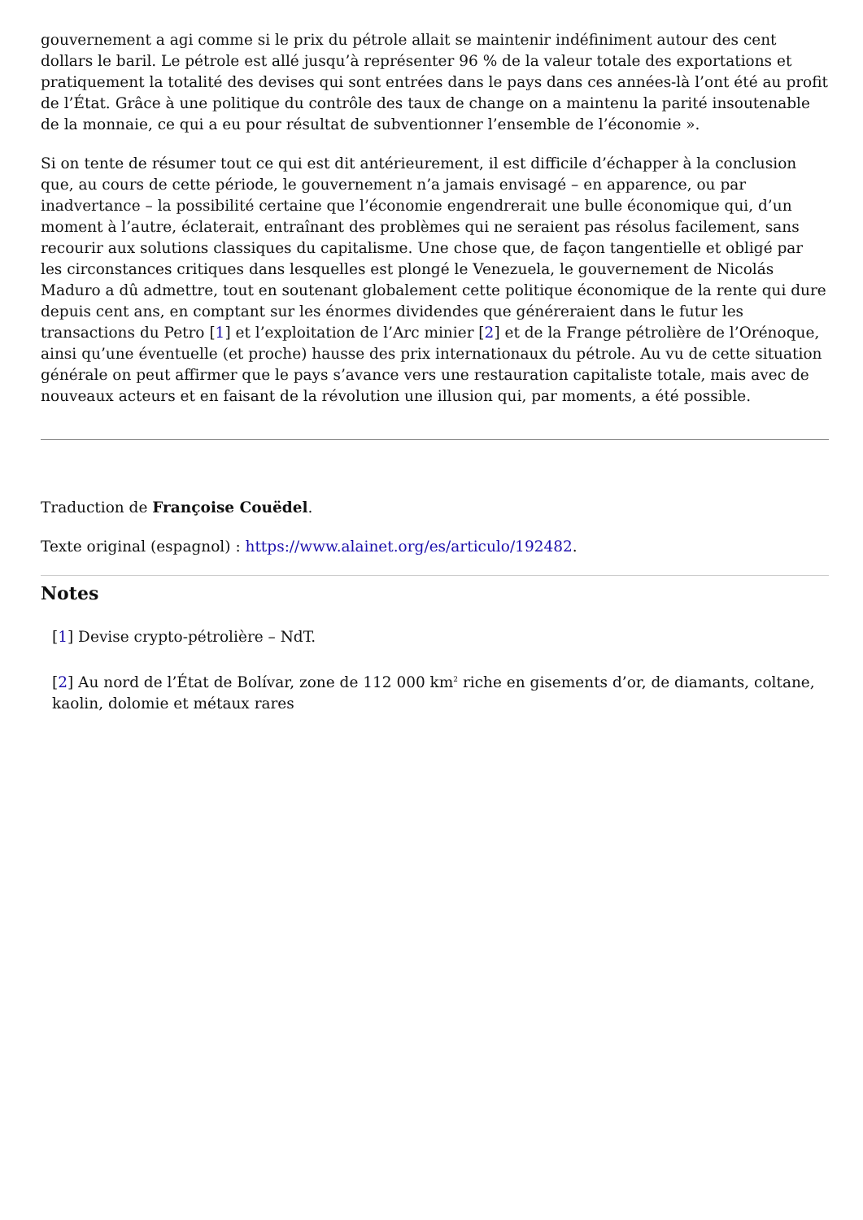gouvernement a agi comme si le prix du pétrole allait se maintenir indéfiniment autour des cent dollars le baril. Le pétrole est allé jusqu’à représenter 96 % de la valeur totale des exportations et pratiquement la totalité des devises qui sont entrées dans le pays dans ces années-là l’ont été au profit de l’État. Grâce à une politique du contrôle des taux de change on a maintenu la parité insoutenable de la monnaie, ce qui a eu pour résultat de subventionner l’ensemble de l’économie ».
Si on tente de résumer tout ce qui est dit antérieurement, il est difficile d’échapper à la conclusion que, au cours de cette période, le gouvernement n’a jamais envisagé – en apparence, ou par inadvertance – la possibilité certaine que l’économie engendrerait une bulle économique qui, d’un moment à l’autre, éclaterait, entraînant des problèmes qui ne seraient pas résolus facilement, sans recourir aux solutions classiques du capitalisme. Une chose que, de façon tangentielle et obligé par les circonstances critiques dans lesquelles est plongé le Venezuela, le gouvernement de Nicolás Maduro a dû admettre, tout en soutenant globalement cette politique économique de la rente qui dure depuis cent ans, en comptant sur les énormes dividendes que généreraient dans le futur les transactions du Petro [1] et l’exploitation de l’Arc minier [2] et de la Frange pétrolière de l’Orénoque, ainsi qu’une éventuelle (et proche) hausse des prix internationaux du pétrole. Au vu de cette situation générale on peut affirmer que le pays s’avance vers une restauration capitaliste totale, mais avec de nouveaux acteurs et en faisant de la révolution une illusion qui, par moments, a été possible.
Traduction de Françoise Couëdel.
Texte original (espagnol) : https://www.alainet.org/es/articulo/192482.
Notes
[1] Devise crypto-pétrolière – NdT.
[2] Au nord de l’État de Bolívar, zone de 112 000 km<sup>2</sup> riche en gisements d’or, de diamants, coltane, kaolin, dolomie et métaux rares